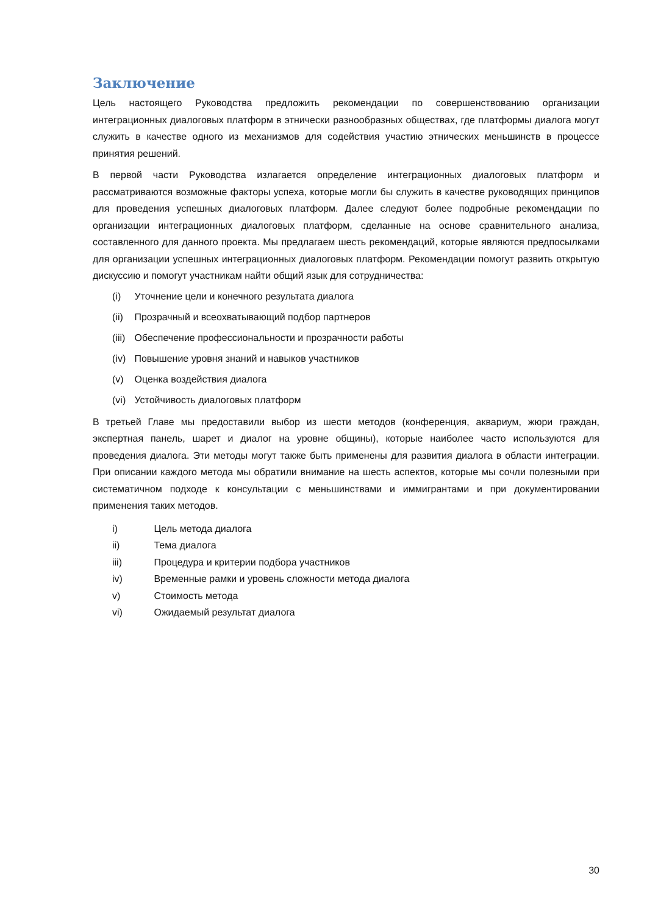Заключение
Цель настоящего Руководства предложить рекомендации по совершенствованию организации интеграционных диалоговых платформ в этнически разнообразных обществах, где платформы диалога могут служить в качестве одного из механизмов для содействия участию этнических меньшинств в процессе принятия решений.
В первой части Руководства излагается определение интеграционных диалоговых платформ и рассматриваются возможные факторы успеха, которые могли бы служить в качестве руководящих принципов для проведения успешных диалоговых платформ. Далее следуют более подробные рекомендации по организации интеграционных диалоговых платформ, сделанные на основе сравнительного анализа, составленного для данного проекта. Мы предлагаем шесть рекомендаций, которые являются предпосылками для организации успешных интеграционных диалоговых платформ. Рекомендации помогут развить открытую дискуссию и помогут участникам найти общий язык для сотрудничества:
(i) Уточнение цели и конечного результата диалога
(ii) Прозрачный и всеохватывающий подбор партнеров
(iii) Обеспечение профессиональности и прозрачности работы
(iv) Повышение уровня знаний и навыков участников
(v) Оценка воздействия диалога
(vi) Устойчивость диалоговых платформ
В третьей Главе мы предоставили выбор из шести методов (конференция, аквариум, жюри граждан, экспертная панель, шарет и диалог на уровне общины), которые наиболее часто используются для проведения диалога. Эти методы могут также быть применены для развития диалога в области интеграции. При описании каждого метода мы обратили внимание на шесть аспектов, которые мы сочли полезными при систематичном подходе к консультации с меньшинствами и иммигрантами и при документировании применения таких методов.
i) Цель метода диалога
ii) Тема диалога
iii) Процедура и критерии подбора участников
iv) Временные рамки и уровень сложности метода диалога
v) Стоимость метода
vi) Ожидаемый результат диалога
30